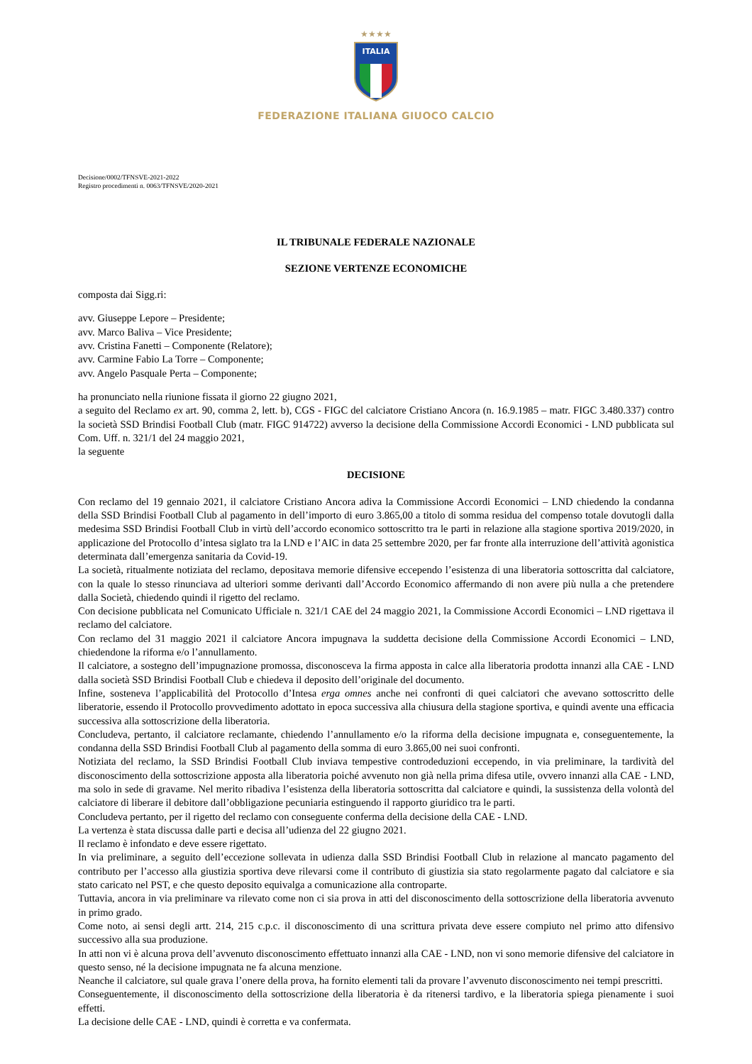★★★★
ITALIA
FEDERAZIONE ITALIANA GIUOCO CALCIO
Decisione/0002/TFNSVE-2021-2022
Registro procedimenti n. 0063/TFNSVE/2020-2021
IL TRIBUNALE FEDERALE NAZIONALE
SEZIONE VERTENZE ECONOMICHE
composta dai Sigg.ri:
avv. Giuseppe Lepore – Presidente;
avv. Marco Baliva – Vice Presidente;
avv. Cristina Fanetti – Componente (Relatore);
avv. Carmine Fabio La Torre – Componente;
avv. Angelo Pasquale Perta – Componente;
ha pronunciato nella riunione fissata il giorno 22 giugno 2021,
a seguito del Reclamo ex art. 90, comma 2, lett. b), CGS - FIGC del calciatore Cristiano Ancora (n. 16.9.1985 – matr. FIGC 3.480.337) contro la società SSD Brindisi Football Club (matr. FIGC 914722) avverso la decisione della Commissione Accordi Economici - LND pubblicata sul Com. Uff. n. 321/1 del 24 maggio 2021,
la seguente
DECISIONE
Con reclamo del 19 gennaio 2021, il calciatore Cristiano Ancora adiva la Commissione Accordi Economici – LND chiedendo la condanna della SSD Brindisi Football Club al pagamento in dell’importo di euro 3.865,00 a titolo di somma residua del compenso totale dovutogli dalla medesima SSD Brindisi Football Club in virtù dell’accordo economico sottoscritto tra le parti in relazione alla stagione sportiva 2019/2020, in applicazione del Protocollo d’intesa siglato tra la LND e l’AIC in data 25 settembre 2020, per far fronte alla interruzione dell’attività agonistica determinata dall’emergenza sanitaria da Covid-19.
La società, ritualmente notiziata del reclamo, depositava memorie difensive eccependo l’esistenza di una liberatoria sottoscritta dal calciatore, con la quale lo stesso rinunciava ad ulteriori somme derivanti dall’Accordo Economico affermando di non avere più nulla a che pretendere dalla Società, chiedendo quindi il rigetto del reclamo.
Con decisione pubblicata nel Comunicato Ufficiale n. 321/1 CAE del 24 maggio 2021, la Commissione Accordi Economici – LND rigettava il reclamo del calciatore.
Con reclamo del 31 maggio 2021 il calciatore Ancora impugnava la suddetta decisione della Commissione Accordi Economici – LND, chiedendone la riforma e/o l’annullamento.
Il calciatore, a sostegno dell’impugnazione promossa, disconosceva la firma apposta in calce alla liberatoria prodotta innanzi alla CAE - LND dalla società SSD Brindisi Football Club e chiedeva il deposito dell’originale del documento.
Infine, sosteneva l’applicabilità del Protocollo d’Intesa erga omnes anche nei confronti di quei calciatori che avevano sottoscritto delle liberatorie, essendo il Protocollo provvedimento adottato in epoca successiva alla chiusura della stagione sportiva, e quindi avente una efficacia successiva alla sottoscrizione della liberatoria.
Concludeva, pertanto, il calciatore reclamante, chiedendo l’annullamento e/o la riforma della decisione impugnata e, conseguentemente, la condanna della SSD Brindisi Football Club al pagamento della somma di euro 3.865,00 nei suoi confronti.
Notiziata del reclamo, la SSD Brindisi Football Club inviava tempestive controdeduzioni eccependo, in via preliminare, la tardività del disconoscimento della sottoscrizione apposta alla liberatoria poiché avvenuto non già nella prima difesa utile, ovvero innanzi alla CAE - LND, ma solo in sede di gravame. Nel merito ribadiva l’esistenza della liberatoria sottoscritta dal calciatore e quindi, la sussistenza della volontà del calciatore di liberare il debitore dall’obbligazione pecuniaria estinguendo il rapporto giuridico tra le parti.
Concludeva pertanto, per il rigetto del reclamo con conseguente conferma della decisione della CAE - LND.
La vertenza è stata discussa dalle parti e decisa all’udienza del 22 giugno 2021.
Il reclamo è infondato e deve essere rigettato.
In via preliminare, a seguito dell’eccezione sollevata in udienza dalla SSD Brindisi Football Club in relazione al mancato pagamento del contributo per l’accesso alla giustizia sportiva deve rilevarsi come il contributo di giustizia sia stato regolarmente pagato dal calciatore e sia stato caricato nel PST, e che questo deposito equivalga a comunicazione alla controparte.
Tuttavia, ancora in via preliminare va rilevato come non ci sia prova in atti del disconoscimento della sottoscrizione della liberatoria avvenuto in primo grado.
Come noto, ai sensi degli artt. 214, 215 c.p.c. il disconoscimento di una scrittura privata deve essere compiuto nel primo atto difensivo successivo alla sua produzione.
In atti non vi è alcuna prova dell’avvenuto disconoscimento effettuato innanzi alla CAE - LND, non vi sono memorie difensive del calciatore in questo senso, né la decisione impugnata ne fa alcuna menzione.
Neanche il calciatore, sul quale grava l’onere della prova, ha fornito elementi tali da provare l’avvenuto disconoscimento nei tempi prescritti.
Conseguentemente, il disconoscimento della sottoscrizione della liberatoria è da ritenersi tardivo, e la liberatoria spiega pienamente i suoi effetti.
La decisione delle CAE - LND, quindi è corretta e va confermata.